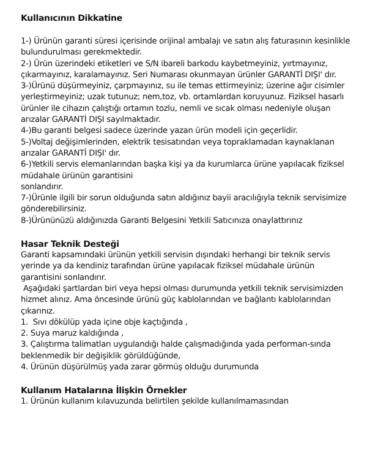Kullanıcının Dikkatine
1-) Ürünün garanti süresi içerisinde orijinal ambalajı ve satın alış faturasının kesinlikle bulundurulması gerekmektedir.
2-) Ürün üzerindeki etiketleri ve S/N ibareli barkodu kaybetmeyiniz, yırtmayınız, çıkarmayınız, karalamayınız. Seri Numarası okunmayan ürünler GARANTİ DIŞI' dır.
3-)Ürünü düşürmeyiniz, çarpmayınız, su ile temas ettirmeyiniz; üzerine ağır cisimler yerleştirmeyiniz; uzak tutunuz; nem,toz, vb. ortamlardan koruyunuz. Fiziksel hasarlı ürünler ile cihazın çalıştığı ortamın tozlu, nemli ve sıcak olması nedeniyle oluşan arızalar GARANTİ DIŞI sayılmaktadır.
4-)Bu garanti belgesi sadece üzerinde yazan ürün modeli için geçerlidir.
5-)Voltaj değişimlerinden, elektrik tesisatından veya topraklamadan kaynaklanan arızalar GARANTİ DIŞI' dır.
6-)Yetkili servis elemanlarından başka kişi ya da kurumlarca ürüne yapılacak fiziksel müdahale ürünün garantisini
sonlandırır.
7-)Ürünle ilgili bir sorun olduğunda satın aldığınız bayii aracılığıyla teknik servisimize gönderebilirsiniz.
8-)Ürününüzü aldığınızda Garanti Belgesini Yetkili Satıcınıza onaylattırınız
Hasar Teknik Desteği
Garanti kapsamındaki ürünün yetkili servisin dışındaki herhangi bir teknik servis yerinde ya da kendiniz tarafından ürüne yapılacak fiziksel müdahale ürünün garantisini sonlandırır.
Aşağıdaki şartlardan biri veya hepsi olması durumunda yetkili teknik servisimizden hizmet alınız. Ama öncesinde ürünü güç kablolarından ve bağlantı kablolarından çıkarınız.
1. Sıvı dökülüp yada içine obje kaçtığında ,
2. Suya maruz kaldığında ,
3. Çalıştırma talimatları uygulandığı halde çalışmadığında yada performan-sında beklenmedik bir değişiklik görüldüğünde,
4. Ürünün düşürülmüş yada zarar görmüş olduğu durumunda
Kullanım Hatalarına İlişkin Örnekler
1. Ürünün kullanım kılavuzunda belirtilen şekilde kullanılmamasından